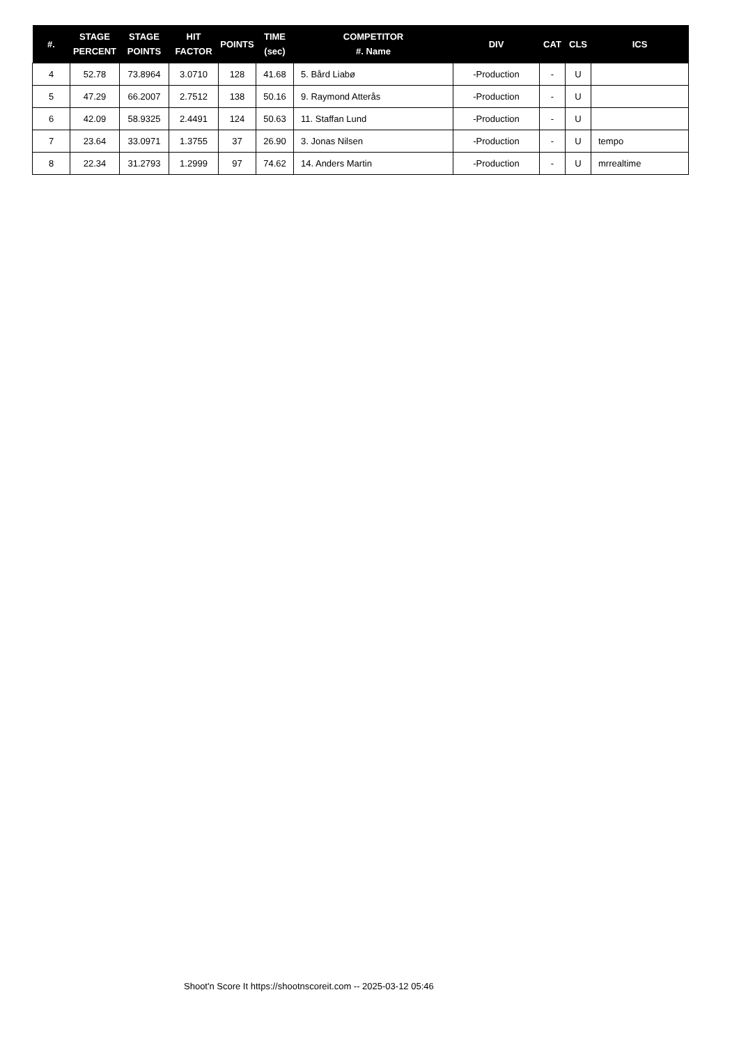| #. | STAGE PERCENT | STAGE POINTS | HIT FACTOR | POINTS | TIME (sec) | COMPETITOR #. Name | DIV | CAT | CLS | ICS |
| --- | --- | --- | --- | --- | --- | --- | --- | --- | --- | --- |
| 4 | 52.78 | 73.8964 | 3.0710 | 128 | 41.68 | 5. Bård Liabø | -Production | - | U | |
| 5 | 47.29 | 66.2007 | 2.7512 | 138 | 50.16 | 9. Raymond Atterås | -Production | - | U | |
| 6 | 42.09 | 58.9325 | 2.4491 | 124 | 50.63 | 11. Staffan Lund | -Production | - | U | |
| 7 | 23.64 | 33.0971 | 1.3755 | 37 | 26.90 | 3. Jonas Nilsen | -Production | - | U | tempo |
| 8 | 22.34 | 31.2793 | 1.2999 | 97 | 74.62 | 14. Anders Martin | -Production | - | U | mrrealtime |
Shoot'n Score It https://shootnscoreit.com -- 2025-03-12 05:46